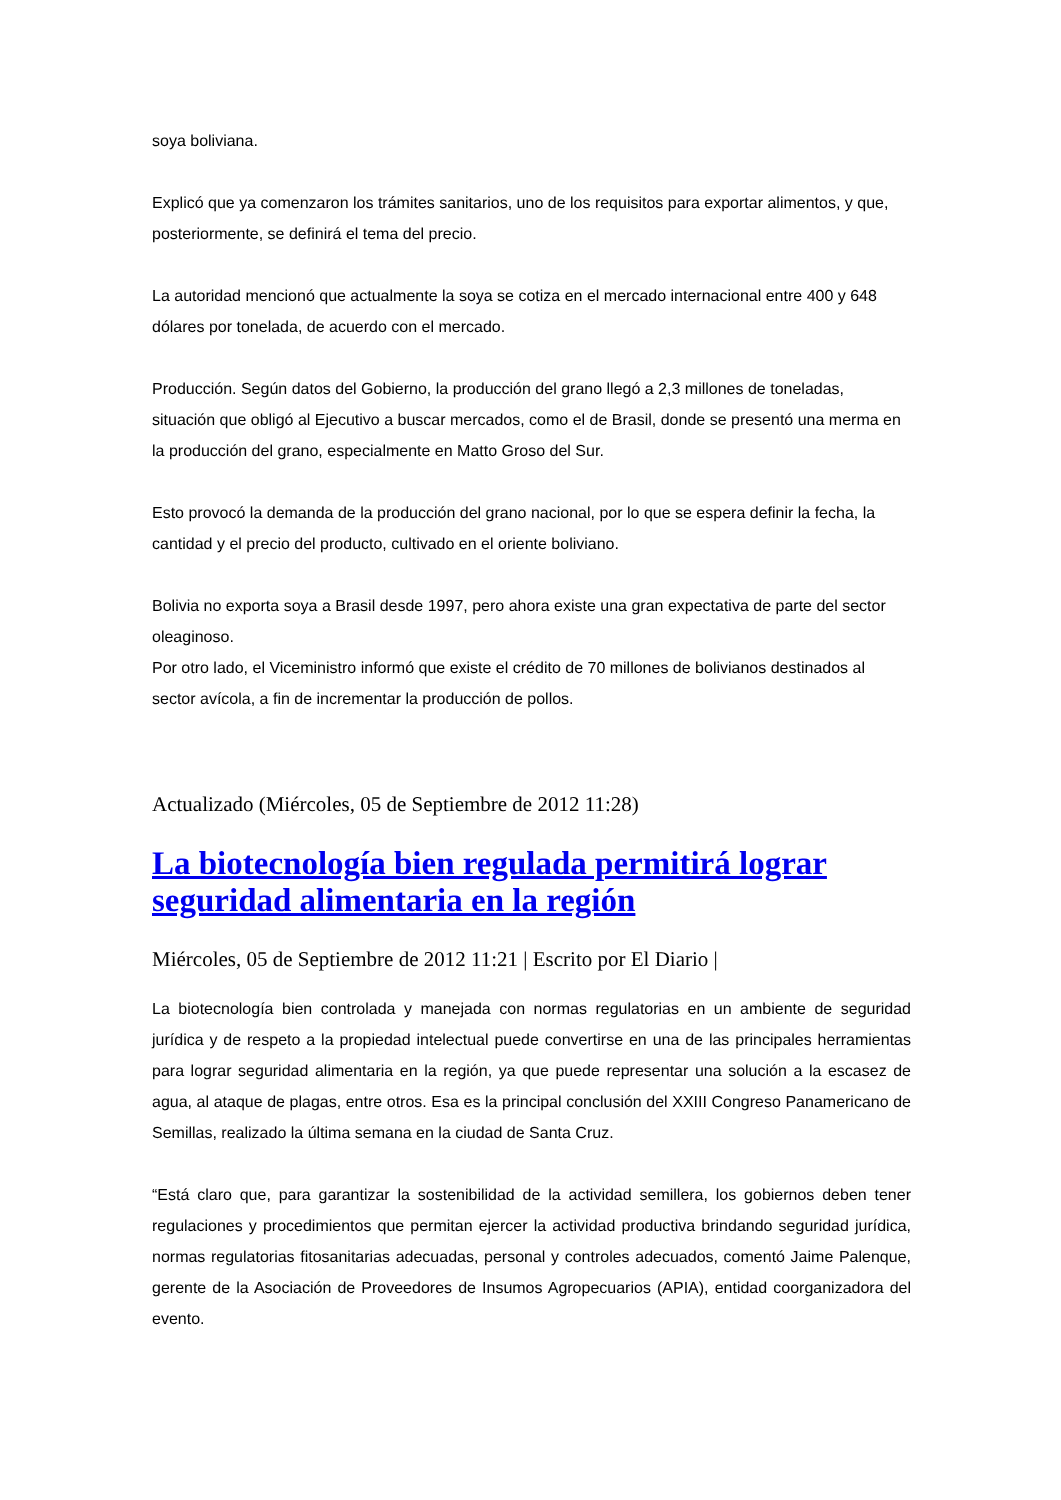soya boliviana.
Explicó que ya comenzaron los trámites sanitarios, uno de los requisitos para exportar alimentos, y que, posteriormente, se definirá el tema del precio.
La autoridad mencionó que actualmente la soya se cotiza en el mercado internacional entre 400 y 648 dólares por tonelada, de acuerdo con el mercado.
Producción. Según datos del Gobierno, la producción del grano llegó a 2,3 millones de toneladas, situación que obligó al Ejecutivo a buscar mercados, como el de Brasil, donde se presentó una merma en la producción del grano, especialmente en Matto Groso del Sur.
Esto provocó la demanda de la producción del grano nacional, por lo que se espera definir la fecha, la cantidad y el precio del producto, cultivado en el oriente boliviano.
Bolivia no exporta soya a Brasil desde 1997, pero ahora existe una gran expectativa de parte del sector oleaginoso.
Por otro lado, el Viceministro informó que existe el crédito de 70 millones de bolivianos destinados al sector avícola, a fin de incrementar la producción de pollos.
Actualizado (Miércoles, 05 de Septiembre de 2012 11:28)
La biotecnología bien regulada permitirá lograr seguridad alimentaria en la región
Miércoles, 05 de Septiembre de 2012 11:21 | Escrito por El Diario |
La biotecnología bien controlada y manejada con normas regulatorias en un ambiente de seguridad jurídica y de respeto a la propiedad intelectual puede convertirse en una de las principales herramientas para lograr seguridad alimentaria en la región, ya que puede representar una solución a la escasez de agua, al ataque de plagas, entre otros. Esa es la principal conclusión del XXIII Congreso Panamericano de Semillas, realizado la última semana en la ciudad de Santa Cruz.
“Está claro que, para garantizar la sostenibilidad de la actividad semillera, los gobiernos deben tener regulaciones y procedimientos que permitan ejercer la actividad productiva brindando seguridad jurídica, normas regulatorias fitosanitarias adecuadas, personal y controles adecuados, comentó Jaime Palenque, gerente de la Asociación de Proveedores de Insumos Agropecuarios (APIA), entidad coorganizadora del evento.